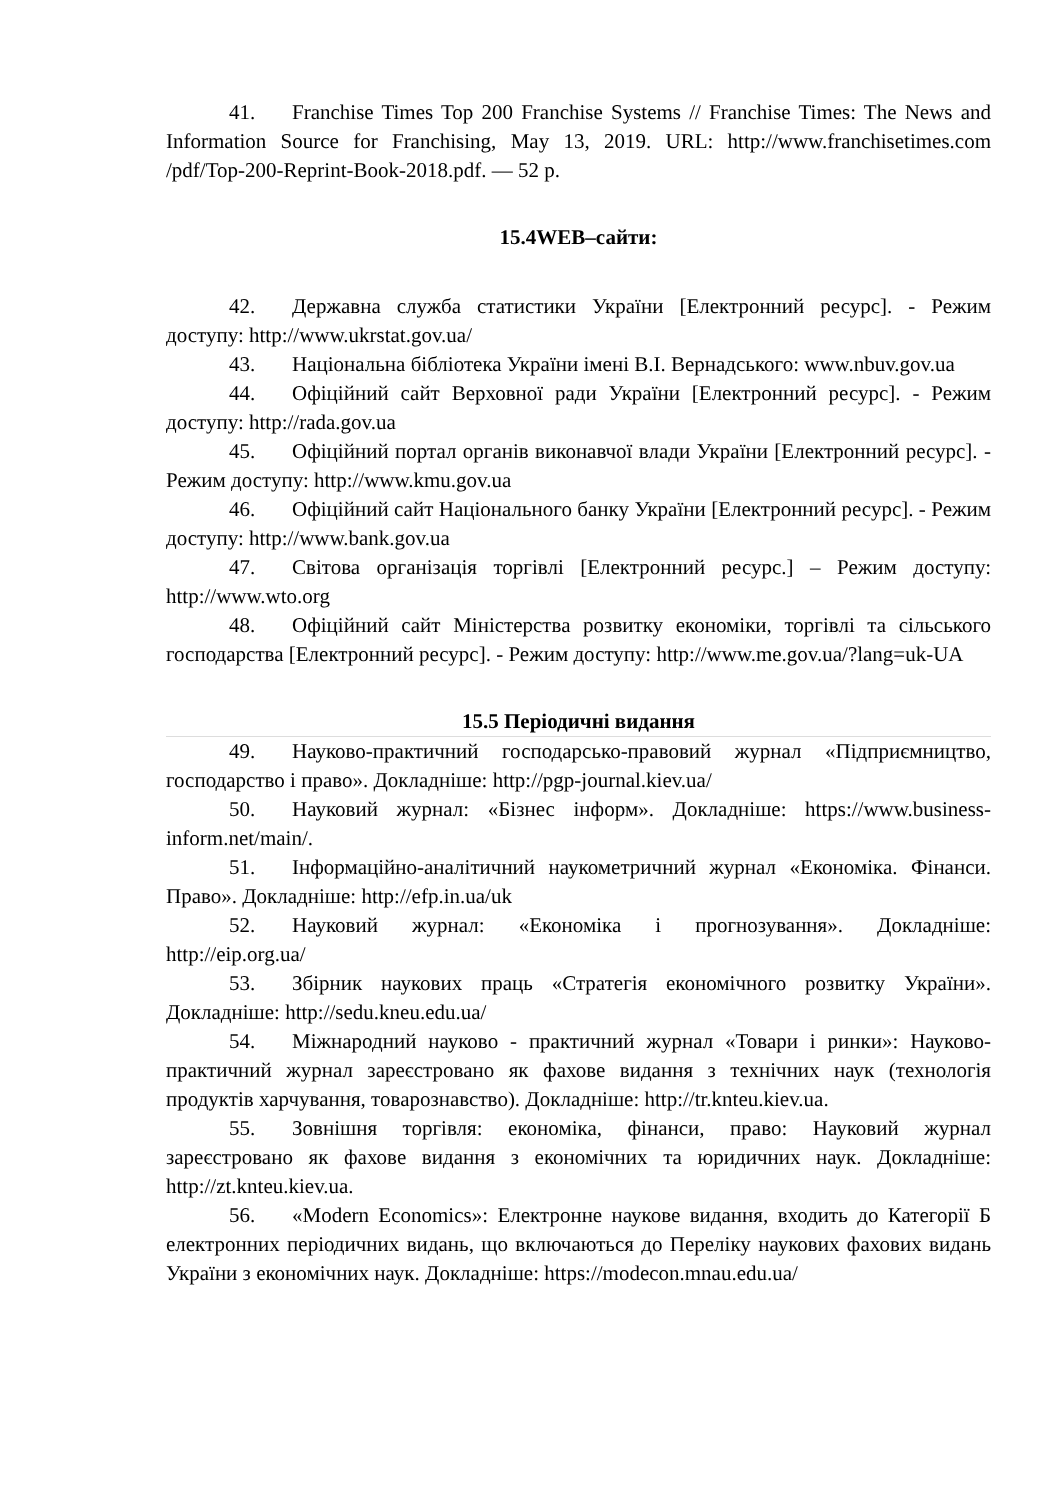41. Franchise Times Top 200 Franchise Systems // Franchise Times: The News and Information Source for Franchising, May 13, 2019. URL: http://www.franchisetimes.com /pdf/Top-200-Reprint-Book-2018.pdf. — 52 p.
15.4WEB–сайти:
42. Державна служба статистики України [Електронний ресурс]. - Режим доступу: http://www.ukrstat.gov.ua/
43. Національна бібліотека України імені В.І. Вернадського: www.nbuv.gov.ua
44. Офіційний сайт Верховної ради України [Електронний ресурс]. - Режим доступу: http://rada.gov.ua
45. Офіційний портал органів виконавчої влади України [Електронний ресурс]. - Режим доступу: http://www.kmu.gov.ua
46. Офіційний сайт Національного банку України [Електронний ресурс]. - Режим доступу: http://www.bank.gov.ua
47. Світова організація торгівлі [Електронний ресурс.] – Режим доступу: http://www.wto.org
48. Офіційний сайт Міністерства розвитку економіки, торгівлі та сільського господарства [Електронний ресурс]. - Режим доступу: http://www.me.gov.ua/?lang=uk-UA
15.5 Періодичні видання
49. Науково-практичний господарсько-правовий журнал «Підприємництво, господарство і право». Докладніше: http://pgp-journal.kiev.ua/
50. Науковий журнал: «Бізнес інформ». Докладніше: https://www.business-inform.net/main/.
51. Інформаційно-аналітичний наукометричний журнал «Економіка. Фінанси. Право». Докладніше: http://efp.in.ua/uk
52. Науковий журнал: «Економіка і прогнозування». Докладніше: http://eip.org.ua/
53. Збірник наукових праць «Стратегія економічного розвитку України». Докладніше: http://sedu.kneu.edu.ua/
54. Міжнародний науково - практичний журнал «Товари і ринки»: Науково-практичний журнал зареєстровано як фахове видання з технічних наук (технологія продуктів харчування, товарознавство). Докладніше: http://tr.knteu.kiev.ua.
55. Зовнішня торгівля: економіка, фінанси, право: Науковий журнал зареєстровано як фахове видання з економічних та юридичних наук. Докладніше: http://zt.knteu.kiev.ua.
56. «Modern Economics»: Електронне наукове видання, входить до Категорії Б електронних періодичних видань, що включаються до Переліку наукових фахових видань України з економічних наук. Докладніше: https://modecon.mnau.edu.ua/